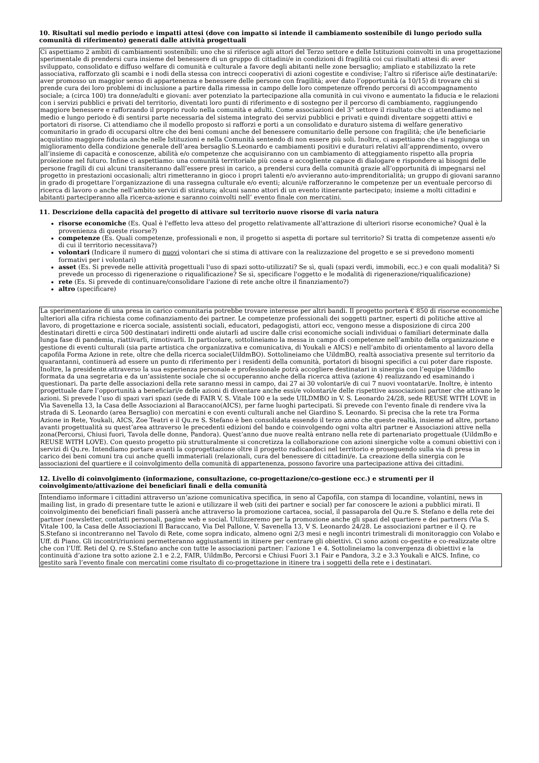10. Risultati sul medio periodo e impatti attesi (dove con impatto si intende il cambiamento sostenibile di lungo periodo sulla comunità di riferimento) generati dalle attività progettuali
Ci aspettiamo 2 ambiti di cambiamenti sostenibili: uno che si riferisce agli attori del Terzo settore e delle Istituzioni coinvolti in una progettazione sperimentale di prendersi cura insieme del benessere di un gruppo di cittadini/e in condizioni di fragilità coi cui risultati attesi di: aver sviluppato, consolidato e diffuso welfare di comunità e culturale a favore degli abitanti nelle zone bersaglio; ampliato e stabilizzato la rete associativa, rafforzato gli scambi e i nodi della stessa con intrecci cooperativi di azioni cogestite e condivise; l’altro si riferisce ai/le destinatari/e: aver promosso un maggior senso di appartenenza e benessere delle persone con fragilità; aver dato l’opportunità (a 10/15) di trovare chi si prende cura dei loro problemi di inclusione a partire dalla rimessa in campo delle loro competenze offrendo percorsi di accompagnamento sociale; a (circa 100) tra donne/adulti e giovani: aver potenziato la partecipazione alla comunità in cui vivono e aumentato la fiducia e le relazioni con i servizi pubblici e privati del territorio, diventati loro punti di riferimento e di sostegno per il percorso di cambiamento, raggiungendo maggiore benessere e rafforzando il proprio ruolo nella comunità e adulti. Come associazioni del 3° settore il risultato che ci attendiamo nel medio e lungo periodo è di sentirsi parte necessaria del sistema integrato dei servizi pubblici e privati e quindi diventare soggetti attivi e portatori di risorse. Ci attendiamo che il modello proposto si rafforzi e porti a un consolidato e duraturo sistema di welfare generativo comunitario in grado di occuparsi oltre che dei beni comuni anche del benessere comunitario delle persone con fragilità; che i/le beneficiarie acquistino maggiore fiducia anche nelle Istituzioni e nella Comunità sentendo di non essere più soli. Inoltre, ci aspettiamo che si raggiunga un miglioramento della condizione generale dell’area bersaglio S.Leonardo e cambiamenti positivi e duraturi relativi all’apprendimento, ovvero all’insieme di capacità e conoscenze, abilità e/o competenze che acquisiranno con un cambiamento di atteggiamento rispetto alla propria proiezione nel futuro. Infine ci aspettiamo: una comunità territoriale più coesa e accogliente capace di dialogare e rispondere ai bisogni delle persone fragili di cui alcuni transiteranno dall’essere presi in carico, a prendersi cura della comunità grazie all’opportunità di impegnarsi nel progetto in prestazioni occasionali; altri rimetteranno in gioco i propri talenti e/o avvieranno auto-imprenditorialità; un gruppo di giovani saranno in grado di progettare l’organizzazione di una rassegna culturale e/o eventi; alcuni/e rafforzeranno le competenze per un eventuale percorso di ricerca di lavoro o anche nell’ambito servizi di stiratura; alcuni sanno attori di un evento itinerante partecipato; insieme a molti cittadini e abitanti parteciperanno alla ricerca-azione e saranno coinvolti nell’ evento finale con mercatini.
11. Descrizione della capacità del progetto di attivare sul territorio nuove risorse di varia natura
risorse economiche (Es. Qual è l'effetto leva atteso del progetto relativamente all'attrazione di ulteriori risorse economiche? Qual è la provenienza di queste risorse?)
competenze (Es. Quali competenze, professionali e non, il progetto si aspetta di portare sul territorio? Si tratta di competenze assenti e/o di cui il territorio necessitava?)
volontari (Indicare il numero di nuovi volontari che si stima di attivare con la realizzazione del progetto e se si prevedono momenti formativi per i volontari)
asset (Es. Si prevede nelle attività progettuali l'uso di spazi sotto-utilizzati? Se sì, quali (spazi verdi, immobili, ecc.) e con quali modalità? Si prevede un processo di rigenerazione o riqualificazione? Se sì, specificare l'oggetto e le modalità di rigenerazione/riqualificazione)
rete (Es. Si prevede di continuare/consolidare l'azione di rete anche oltre il finanziamento?)
altro (specificare)
La sperimentazione di una presa in carico comunitaria potrebbe trovare interesse per altri bandi. Il progetto porterà € 850 di risorse economiche ulteriori alla cifra richiesta come cofinanziamento dei partner. Le competenze professionali dei soggetti partner, esperti di politiche attive al lavoro, di progettazione e ricerca sociale, assistenti sociali, educatori, pedagogisti, attori ecc, vengono messe a disposizione di circa 200 destinatari diretti e circa 500 destinatari indiretti onde aiutarli ad uscire dalle crisi economiche sociali individuai o familiari determinate dalla lunga fase di pandemia, riattivarli, rimotivarli. In particolare, sottolineiamo la messa in campo di competenze nell’ambito della organizzazione e gestione di eventi culturali (sia parte artistica che organizzativa e comunicativa, di Youkali e AICS) e nell’ambito di orientamento al lavoro della capofila Forma Azione in rete, oltre che della ricerca sociale(UildmBO). Sottolineiamo che UildmBO, realtà associativa presente sul territorio da quarantanni, continuerà ad essere un punto di riferimento per i residenti della comunità, portatori di bisogni specifici a cui poter dare risposte. Inoltre, la presidente attraverso la sua esperienza personale e professionale potrà accogliere destinatari in sinergia con l’equipe UildmBo formata da una segretaria e da un’assistente sociale che si occuperanno anche della ricerca attiva (azione 4) realizzando ed esaminando i questionari. Da parte delle associazioni della rete saranno messi in campo, dai 27 ai 30 volontari/e di cui 7 nuovi voontatari/e. Inoltre, è intento progettuale dare l’opportunità a beneficiari/e delle azioni di diventare anche essi/e volontari/e delle rispettive associazioni partner che attivano le azioni. Si prevede l’uso di spazi vari spazi (sede di FAIR V. S. Vitale 100 e la sede UILDMBO in V. S. Leonardo 24/28, sede REUSE WITH LOVE in Via Savenella 13, la Casa delle Associazioni al Baraccano(AICS), per farne luoghi partecipati. Si prevede con l'evento finale di rendere viva la strada di S. Leonardo (area Bersaglio) con mercatini e con eventi culturali anche nel Giardino S. Leonardo. Si precisa che la rete tra Forma Azione in Rete, Youkali, AICS, Zoe Teatri e il Qu.re S. Stefano è ben consolidata essendo il terzo anno che queste realtà, insieme ad altre, portano avanti progettualità su quest’area attraverso le precedenti edizioni del bando e coinvolgendo ogni volta altri partner e Associazioni attive nella zona(Percorsi, Chiusi fuori, Tavola delle donne, Pandora). Quest’anno due nuove realtà entrano nella rete di partenariato progettuale (UildmBo e REUSE WITH LOVE). Con questo progetto più strutturalmente si concretizza la collaborazione con azioni sinergiche volte a comuni obiettivi con i servizi di Qu.re. Intendiamo portare avanti la coprogettazione oltre il progetto radicandoci nel territorio e proseguendo sulla via di presa in carico dei beni comuni tra cui anche quelli immateriali (relazionali, cura del benessere di cittadini/e. La creazione della sinergia con le associazioni del quartiere e il coinvolgimento della comunità di appartenenza, possono favorire una partecipazione attiva dei cittadini.
12. Livello di coinvolgimento (informazione, consultazione, co-progettazione/co-gestione ecc.) e strumenti per il coinvolgimento/attivazione dei beneficiari finali e della comunità
Intendiamo informare i cittadini attraverso un’azione comunicativa specifica, in seno al Capofila, con stampa di locandine, volantini, news in mailing list, in grado di presentare tutte le azioni e utilizzare il web (siti dei partner e social) per far conoscere le azioni a pubblici mirati. Il coinvolgimento dei beneficiari finali passerà anche attraverso la promozione cartacea, social, il passaparola del Qu.re S. Stefano e della rete dei partner (newsletter, contatti personali, pagine web e social. Utilizzeremo per la promozione anche gli spazi del quartiere e dei partners (Via S. Vitale 100, la Casa delle Associazioni Il Baraccano, Via Del Pallone, V. Savenella 13, V S. Leonardo 24/28. Le associazioni partner e il Q. re S.Stefano si incontreranno nel Tavolo di Rete, come sopra indicato, almeno ogni 2/3 mesi e negli incontri trimestrali di monitoraggio con Volabo e Uff. di Piano. Gli incontri/riunioni permetteranno aggiustamenti in itinere per centrare gli obiettivi. Ci sono azioni co-gestite e co-realizzate oltre che con l’Uff. Reti del Q. re S.Stefano anche con tutte le associazioni partner: l’azione 1 e 4. Sottolineiamo la convergenza di obiettivi e la continuità d’azione tra sotto azione 2.1 e 2.2, FAIR, UildmBo, Percorsi e Chiusi Fuori 3.1 Fair e Pandora, 3.2 e 3.3 Youkali e AICS. Infine, co gestito sarà l’evento finale con mercatini come risultato di co-progettazione in itinere tra i soggetti della rete e i destinatari.